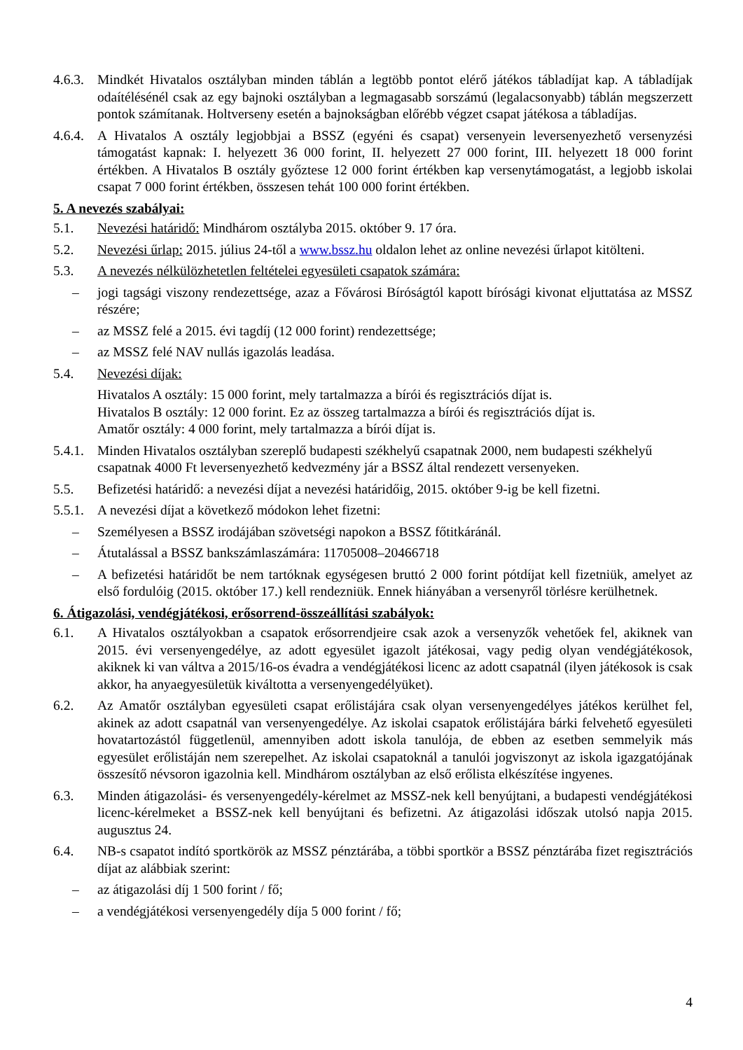4.6.3. Mindkét Hivatalos osztályban minden táblán a legtöbb pontot elérő játékos tábladíjat kap. A tábladíjak odaítélésénél csak az egy bajnoki osztályban a legmagasabb sorszámú (legalacsonyabb) táblán megszerzett pontok számítanak. Holtverseny esetén a bajnokságban előrébb végzet csapat játékosa a tábladíjas.
4.6.4. A Hivatalos A osztály legjobbjai a BSSZ (egyéni és csapat) versenyein leversenyezhető versenyzési támogatást kapnak: I. helyezett 36 000 forint, II. helyezett 27 000 forint, III. helyezett 18 000 forint értékben. A Hivatalos B osztály győztese 12 000 forint értékben kap versenytámogatást, a legjobb iskolai csapat 7 000 forint értékben, összesen tehát 100 000 forint értékben.
5. A nevezés szabályai:
5.1. Nevezési határidő: Mindhárom osztályba 2015. október 9. 17 óra.
5.2. Nevezési űrlap: 2015. július 24-től a www.bssz.hu oldalon lehet az online nevezési űrlapot kitölteni.
5.3. A nevezés nélkülözhetetlen feltételei egyesületi csapatok számára:
– jogi tagsági viszony rendezettsége, azaz a Fővárosi Bíróságtól kapott bírósági kivonat eljuttatása az MSSZ részére;
– az MSSZ felé a 2015. évi tagdíj (12 000 forint) rendezettsége;
– az MSSZ felé NAV nullás igazolás leadása.
5.4. Nevezési díjak:
Hivatalos A osztály: 15 000 forint, mely tartalmazza a bírói és regisztrációs díjat is.
Hivatalos B osztály: 12 000 forint. Ez az összeg tartalmazza a bírói és regisztrációs díjat is.
Amatőr osztály: 4 000 forint, mely tartalmazza a bírói díjat is.
5.4.1. Minden Hivatalos osztályban szereplő budapesti székhelyű csapatnak 2000, nem budapesti székhelyű csapatnak 4000 Ft leversenyezhető kedvezmény jár a BSSZ által rendezett versenyeken.
5.5. Befizetési határidő: a nevezési díjat a nevezési határidőig, 2015. október 9-ig be kell fizetni.
5.5.1. A nevezési díjat a következő módokon lehet fizetni:
– Személyesen a BSSZ irodájában szövetségi napokon a BSSZ főtitkáránál.
– Átutalással a BSSZ bankszámlaszámára: 11705008–20466718
– A befizetési határidőt be nem tartóknak egységesen bruttó 2 000 forint pótdíjat kell fizetniük, amelyet az első fordulóig (2015. október 17.) kell rendezniük. Ennek hiányában a versenyről törlésre kerülhetnek.
6. Átigazolási, vendégjátékosi, erősorrend-összeállítási szabályok:
6.1. A Hivatalos osztályokban a csapatok erősorrendjeire csak azok a versenyzők vehetőek fel, akiknek van 2015. évi versenyengedélye, az adott egyesület igazolt játékosai, vagy pedig olyan vendégjátékosok, akiknek ki van váltva a 2015/16-os évadra a vendégjátékosi licenc az adott csapatnál (ilyen játékosok is csak akkor, ha anyaegyesületük kiváltotta a versenyengedélyüket).
6.2. Az Amatőr osztályban egyesületi csapat erőlistájára csak olyan versenyengedélyes játékos kerülhet fel, akinek az adott csapatnál van versenyengedélye. Az iskolai csapatok erőlistájára bárki felvehető egyesületi hovatartozástól függetlenül, amennyiben adott iskola tanulója, de ebben az esetben semmelyik más egyesület erőlistáján nem szerepelhet. Az iskolai csapatoknál a tanulói jogviszonyt az iskola igazgatójának összesítő névsoron igazolnia kell. Mindhárom osztályban az első erőlista elkészítése ingyenes.
6.3. Minden átigazolási- és versenyengedély-kérelmet az MSSZ-nek kell benyújtani, a budapesti vendégjátékosi licenc-kérelmeket a BSSZ-nek kell benyújtani és befizetni. Az átigazolási időszak utolsó napja 2015. augusztus 24.
6.4. NB-s csapatot indító sportkörök az MSSZ pénztárába, a többi sportkör a BSSZ pénztárába fizet regisztrációs díjat az alábbiak szerint:
– az átigazolási díj 1 500 forint / fő;
– a vendégjátékosi versenyengedély díja 5 000 forint / fő;
4